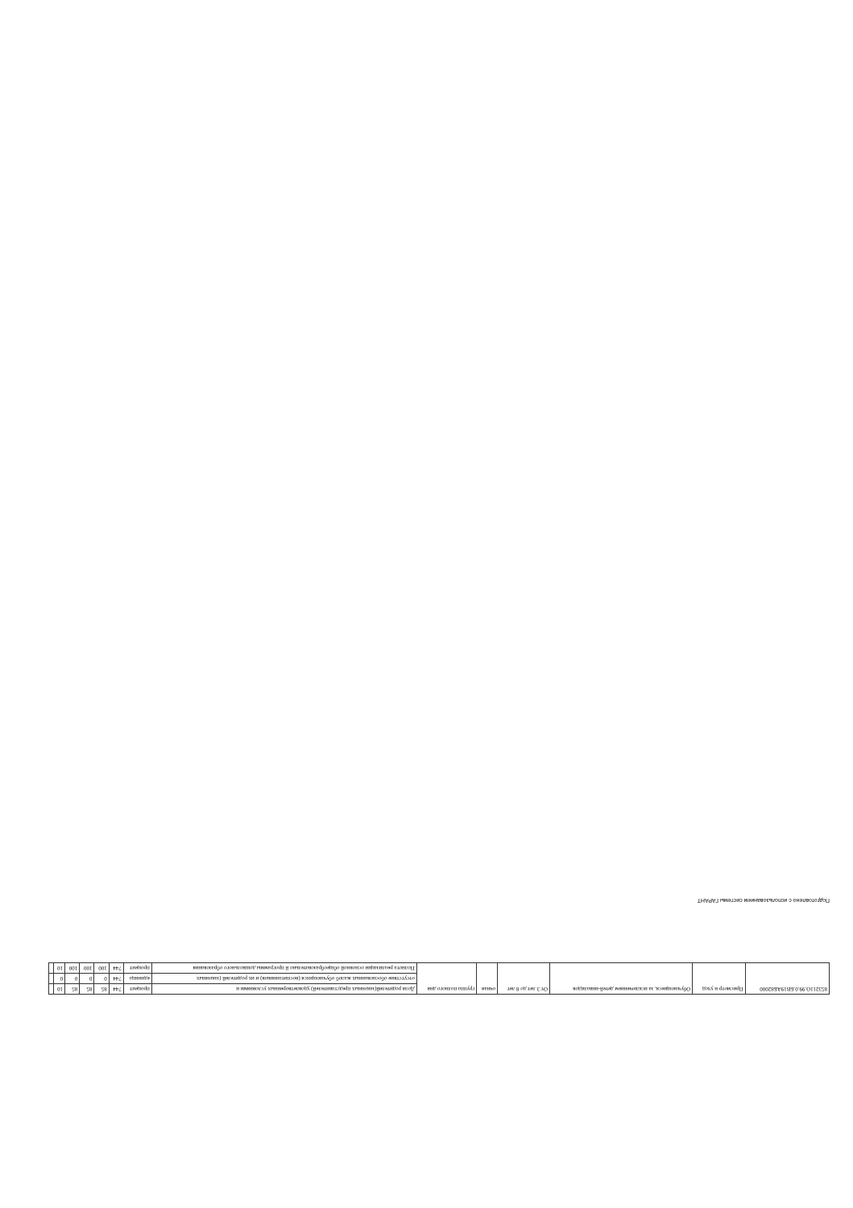Подготовлено с использованием системы ГАРАНТ
| 853211О.99.0.БВ19АБ82000 | Присмотр и уход | Обучающиеся, за исключением детей-инвалидов | От 3 лет до 8 лет | очная | группа полного дня | Доля родителей(законных представителей) удовлетворенных условиями и | процент | 744 | 85 | 85 | 85 | 10 | |
| | | | | | | отсутствие обоснованных жалоб обучающихся (воспитанников) и их родителей (законных | единица | 744 | 0 | 0 | 0 | 0 | |
| | | | | | | Полнота реализации основной общеобразовательно й программы дошкольного образования | процент | 744 | 100 | 100 | 100 | 10 | |